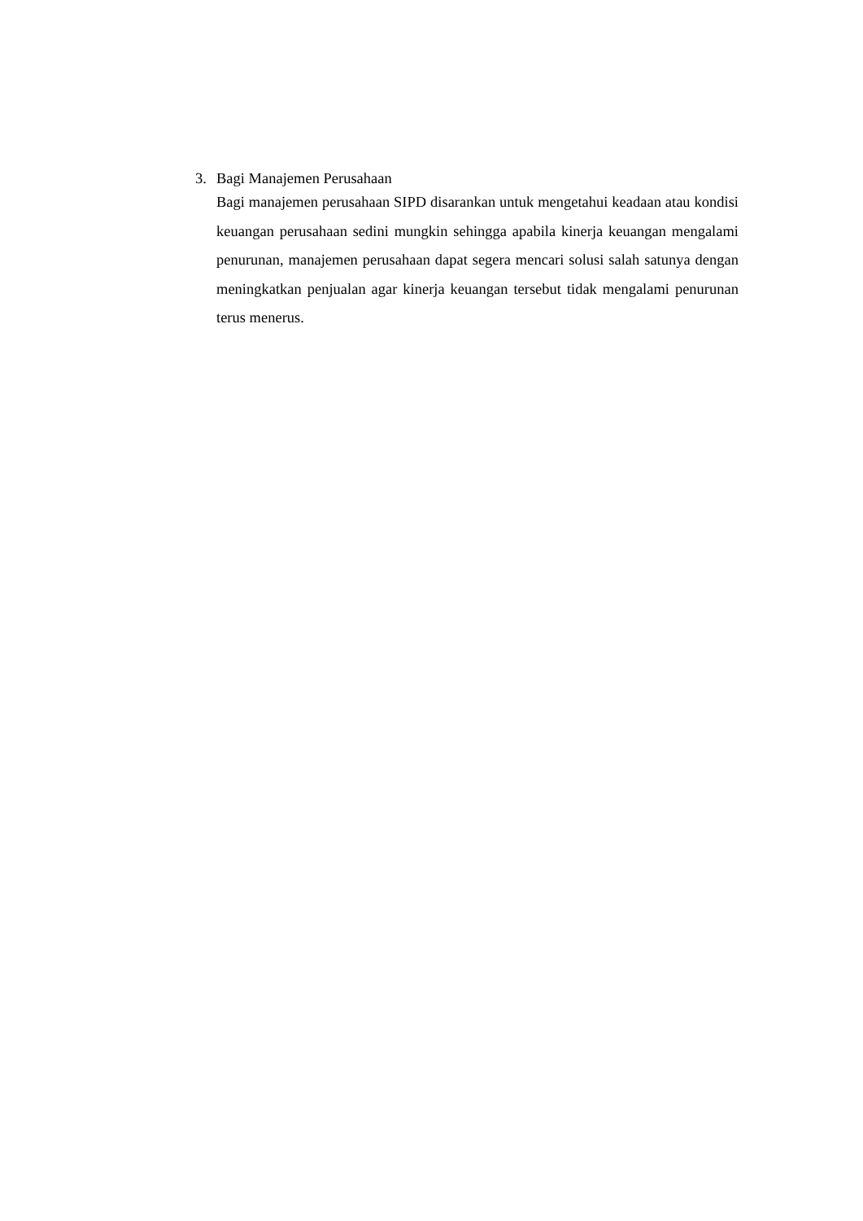3. Bagi Manajemen Perusahaan
Bagi manajemen perusahaan SIPD disarankan untuk mengetahui keadaan atau kondisi keuangan perusahaan sedini mungkin sehingga apabila kinerja keuangan mengalami penurunan, manajemen perusahaan dapat segera mencari solusi salah satunya dengan meningkatkan penjualan agar kinerja keuangan tersebut tidak mengalami penurunan terus menerus.